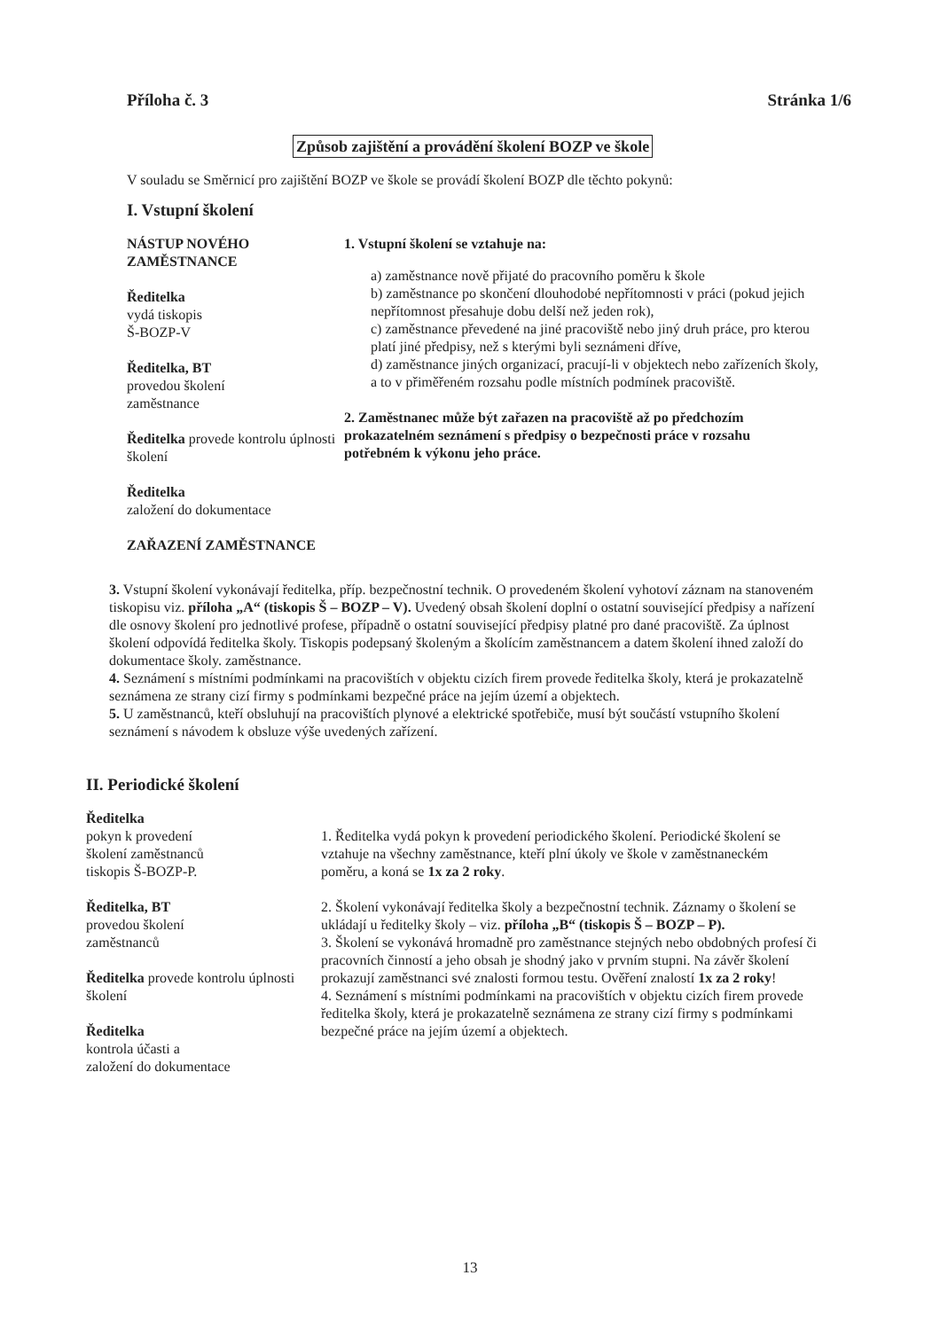Příloha č. 3 Stránka 1/6
Způsob zajištění a provádění školení BOZP ve škole
V souladu se Směrnicí pro zajištění BOZP ve škole se provádí školení BOZP dle těchto pokynů:
I. Vstupní školení
NÁSTUP NOVÉHO ZAMĚSTNANCE
Ředitelka
vydá tiskopis
Š-BOZP-V
Ředitelka, BT
provedou školení
zaměstnance
Ředitelka provede kontrolu úplnosti školení
Ředitelka
založení do dokumentace
ZAŘAZENÍ ZAMĚSTNANCE
1. Vstupní školení se vztahuje na:
a) zaměstnance nově přijaté do pracovního poměru k škole
b) zaměstnance po skončení dlouhodobé nepřítomnosti v práci (pokud jejich nepřítomnost přesahuje dobu delší než jeden rok),
c) zaměstnance převedené na jiné pracoviště nebo jiný druh práce, pro kterou platí jiné předpisy, než s kterými byli seznámeni dříve,
d) zaměstnance jiných organizací, pracují-li v objektech nebo zařízeních školy, a to v přiměřeném rozsahu podle místních podmínek pracoviště.
2. Zaměstnanec může být zařazen na pracoviště až po předchozím prokazatelném seznámení s předpisy o bezpečnosti práce v rozsahu potřebném k výkonu jeho práce.
3. Vstupní školení vykonávají ředitelka, příp. bezpečnostní technik. O provedeném školení vyhotoví záznam na stanoveném tiskopisu viz. příloha „A“ (tiskopis Š – BOZP – V). Uvedený obsah školení doplní o ostatní související předpisy a nařízení dle osnovy školení pro jednotlivé profese, případně o ostatní související předpisy platné pro dané pracoviště. Za úplnost školení odpovídá ředitelka školy. Tiskopis podepsaný školeným a školícím zaměstnancem a datem školení ihned založí do dokumentace školy. zaměstnance.
4. Seznámení s místními podmínkami na pracovištích v objektu cizích firem provede ředitelka školy, která je prokazatelně seznámena ze strany cizí firmy s podmínkami bezpečné práce na jejím území a objektech.
5. U zaměstnanců, kteří obsluhují na pracovištích plynové a elektrické spotřebiče, musí být součástí vstupního školení seznámení s návodem k obsluze výše uvedených zařízení.
II. Periodické školení
Ředitelka
pokyn k provedení
školení zaměstnanců
tiskopis Š-BOZP-P.
Ředitelka, BT
provedou školení
zaměstnanců
Ředitelka provede kontrolu úplnosti školení
Ředitelka
kontrola účasti a
založení do dokumentace
1. Ředitelka vydá pokyn k provedení periodického školení. Periodické školení se vztahuje na všechny zaměstnance, kteří plní úkoly ve škole v zaměstnaneckém poměru, a koná se 1x za 2 roky.
2. Školení vykonávají ředitelka školy a bezpečnostní technik. Záznamy o školení se ukládají u ředitelky školy – viz. příloha „B“ (tiskopis Š – BOZP – P).
3. Školení se vykonává hromadně pro zaměstnance stejných nebo obdobných profesí či pracovních činností a jeho obsah je shodný jako v prvním stupni. Na závěr školení prokazují zaměstnanci své znalosti formou testu. Ověření znalostí 1x za 2 roky!
4. Seznámení s místními podmínkami na pracovištích v objektu cizích firem provede ředitelka školy, která je prokazatelně seznámena ze strany cizí firmy s podmínkami bezpečné práce na jejím území a objektech.
13